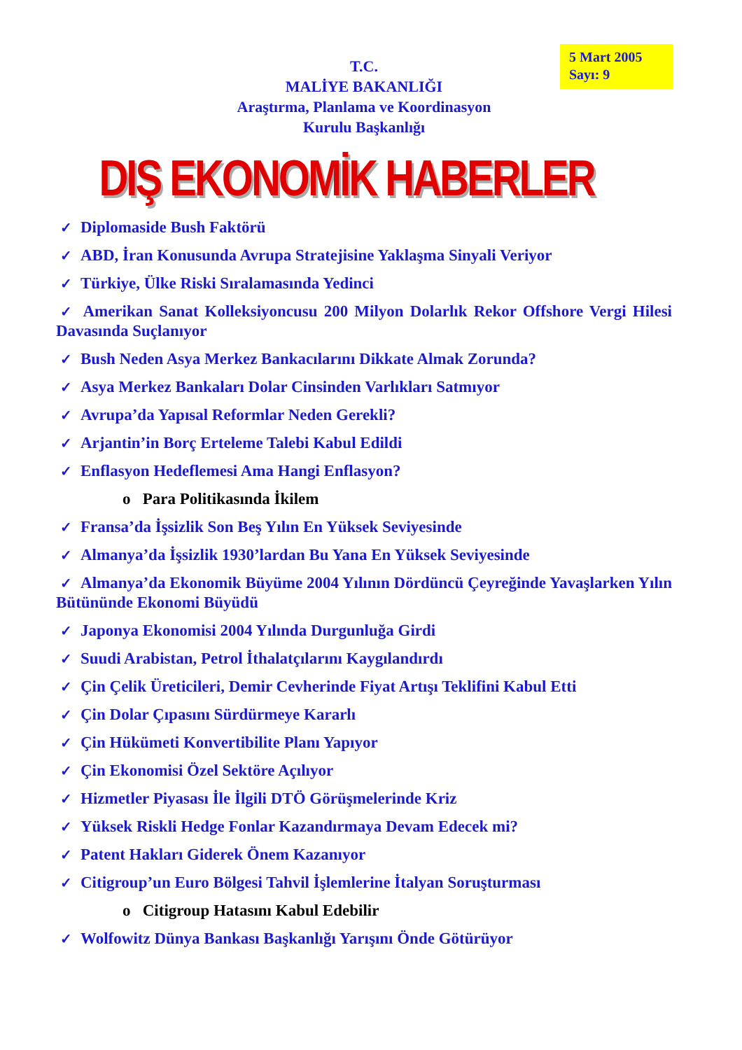5 Mart 2005
Sayı: 9
T.C.
MALİYE BAKANLIĞI
Araştırma, Planlama ve Koordinasyon
Kurulu Başkanlığı
DIŞ EKONOMİK HABERLER
✓ Diplomaside Bush Faktörü
✓ ABD, İran Konusunda Avrupa Stratejisine Yaklaşma Sinyali Veriyor
✓ Türkiye, Ülke Riski Sıralamasında Yedinci
✓ Amerikan Sanat Kolleksiyoncusu 200 Milyon Dolarlık Rekor Offshore Vergi Hilesi Davasında Suçlanıyor
✓ Bush Neden Asya Merkez Bankacılarını Dikkate Almak Zorunda?
✓ Asya Merkez Bankaları Dolar Cinsinden Varlıkları Satmıyor
✓ Avrupa’da Yapısal Reformlar Neden Gerekli?
✓ Arjantin’in Borç Erteleme Talebi Kabul Edildi
✓ Enflasyon Hedeflemesi Ama Hangi Enflasyon?
o Para Politikasında İkilem
✓ Fransa’da İşsizlik Son Beş Yılın En Yüksek Seviyesinde
✓ Almanya’da İşsizlik 1930’lardan Bu Yana En Yüksek Seviyesinde
✓ Almanya’da Ekonomik Büyüme 2004 Yılının Dördüncü Çeyreğinde Yavaşlarken Yılın Bütününde Ekonomi Büyüdü
✓ Japonya Ekonomisi 2004 Yılında Durgunluğa Girdi
✓ Suudi Arabistan, Petrol İthalatçılarını Kaygılandırdı
✓ Çin Çelik Üreticileri, Demir Cevherinde Fiyat Artışı Teklifini Kabul Etti
✓ Çin Dolar Çıpasını Sürdürmeye Kararlı
✓ Çin Hükümeti Konvertibilite Planı Yapıyor
✓ Çin Ekonomisi Özel Sektöre Açılıyor
✓ Hizmetler Piyasası İle İlgili DTÖ Görüşmelerinde Kriz
✓ Yüksek Riskli Hedge Fonlar Kazandırmaya Devam Edecek mi?
✓ Patent Hakları Giderek Önem Kazanıyor
✓ Citigroup’un Euro Bölgesi Tahvil İşlemlerine İtalyan Soruşturması
o Citigroup Hatasını Kabul Edebilir
✓ Wolfowitz Dünya Bankası Başkanlığı Yarışını Önde Götürüyor